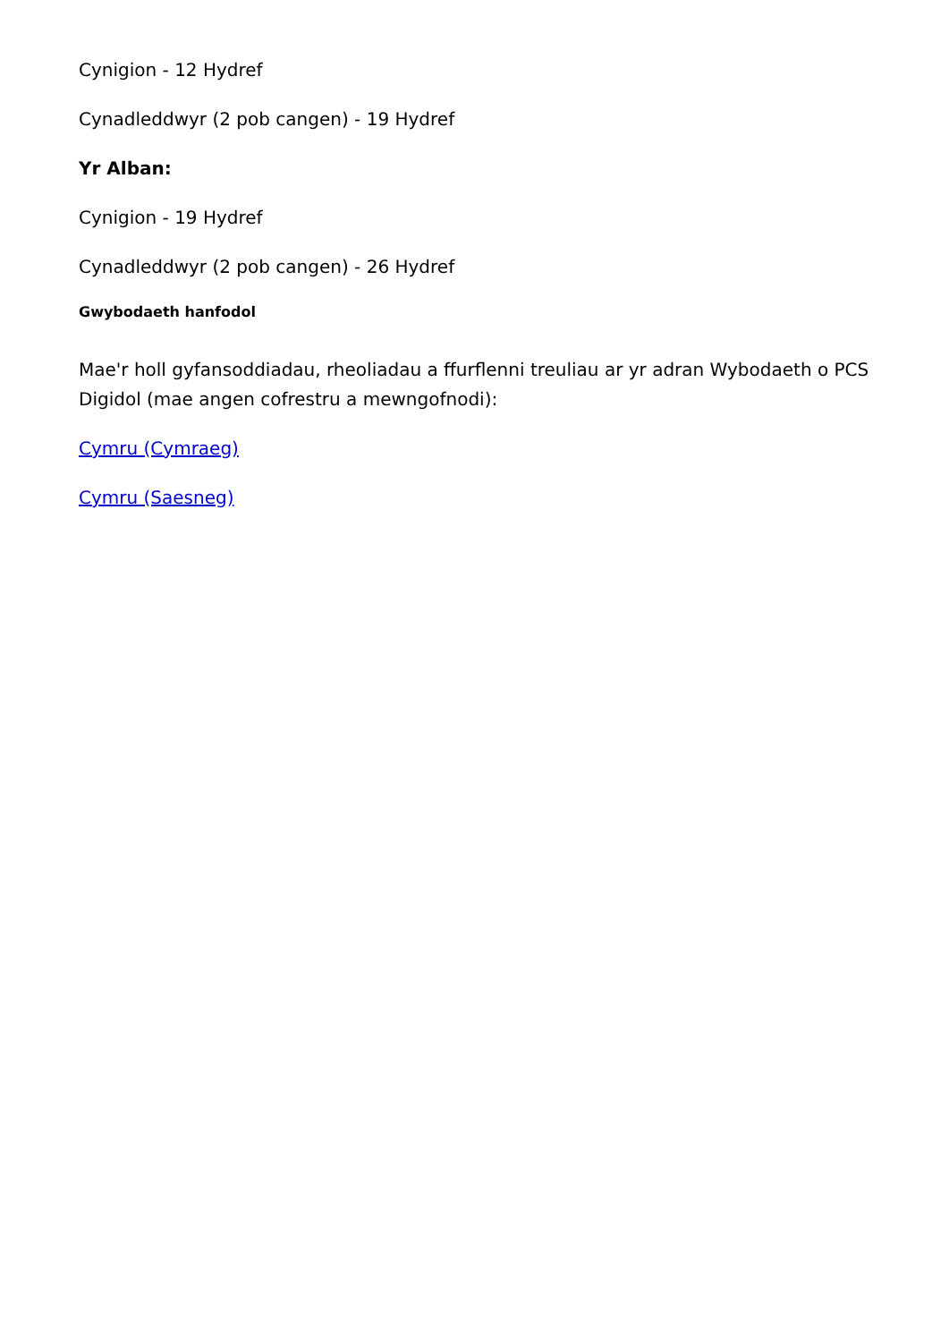Cynigion - 12 Hydref
Cynadleddwyr (2 pob cangen) - 19 Hydref
Yr Alban:
Cynigion - 19 Hydref
Cynadleddwyr (2 pob cangen) - 26 Hydref
Gwybodaeth hanfodol
Mae'r holl gyfansoddiadau, rheoliadau a ffurflenni treuliau ar yr adran Wybodaeth o PCS Digidol (mae angen cofrestru a mewngofnodi):
Cymru (Cymraeg)
Cymru (Saesneg)